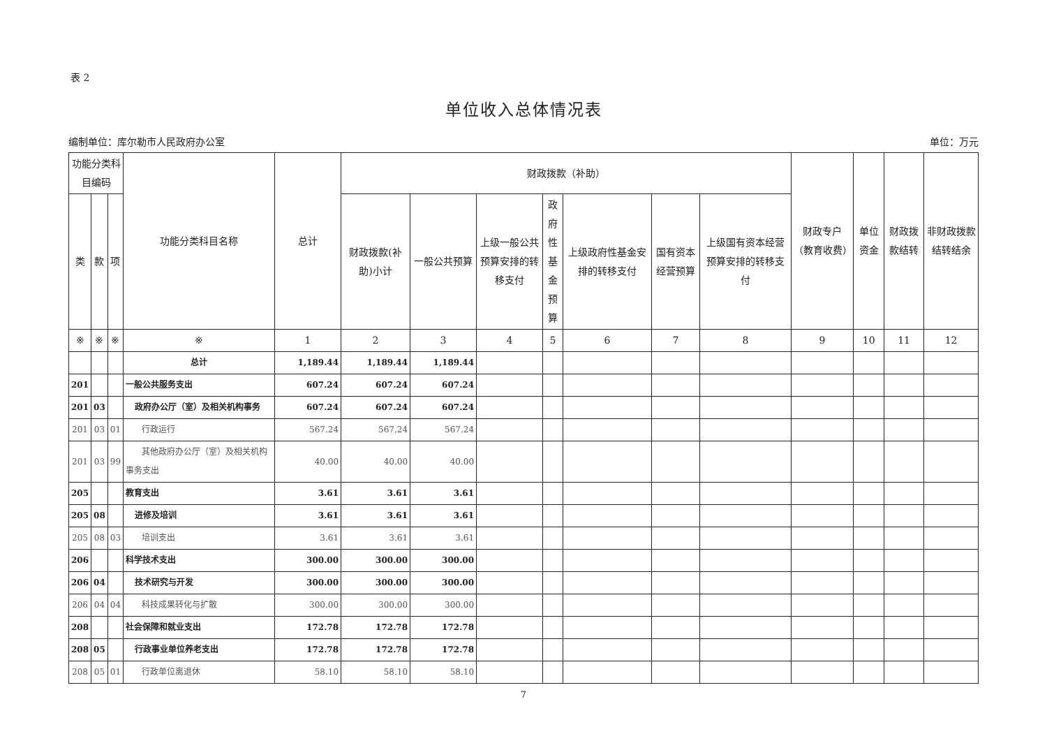表 2
单位收入总体情况表
编制单位：库尔勒市人民政府办公室 单位：万元
| 功能分类科目编码 | | | 功能分类科目名称 | 总计 | 财政拨款（补助） | | | | | | | 财政专户（教育收费） | 单位资金 | 财政拨款结转 | 非财政拨款结转结余 |
| --- | --- | --- | --- | --- | --- | --- | --- | --- | --- | --- | --- | --- | --- | --- | --- |
| 类 | 款 | 项 | | | 财政拨款(补助)小计 | 一般公共预算 | 上级一般公共预算安排的转移支付 | 政府性基金预算 | 上级政府性基金安排的转移支付 | 国有资本经营预算 | 上级国有资本经营预算安排的转移支付 | | | | |
| ※ | ※ | ※ | ※ | 1 | 2 | 3 | 4 | 5 | 6 | 7 | 8 | 9 | 10 | 11 | 12 |
| | | | 总计 | 1,189.44 | 1,189.44 | 1,189.44 | | | | | | | | | |
| 201 | | | 一般公共服务支出 | 607.24 | 607.24 | 607.24 | | | | | | | | | |
| 201 | 03 | | 政府办公厅（室）及相关机构事务 | 607.24 | 607.24 | 607.24 | | | | | | | | | |
| 201 | 03 | 01 | 行政运行 | 567.24 | 567.24 | 567.24 | | | | | | | | | |
| 201 | 03 | 99 | 其他政府办公厅（室）及相关机构事务支出 | 40.00 | 40.00 | 40.00 | | | | | | | | | |
| 205 | | | 教育支出 | 3.61 | 3.61 | 3.61 | | | | | | | | | |
| 205 | 08 | | 进修及培训 | 3.61 | 3.61 | 3.61 | | | | | | | | | |
| 205 | 08 | 03 | 培训支出 | 3.61 | 3.61 | 3.61 | | | | | | | | | |
| 206 | | | 科学技术支出 | 300.00 | 300.00 | 300.00 | | | | | | | | | |
| 206 | 04 | | 技术研究与开发 | 300.00 | 300.00 | 300.00 | | | | | | | | | |
| 206 | 04 | 04 | 科技成果转化与扩散 | 300.00 | 300.00 | 300.00 | | | | | | | | | |
| 208 | | | 社会保障和就业支出 | 172.78 | 172.78 | 172.78 | | | | | | | | | |
| 208 | 05 | | 行政事业单位养老支出 | 172.78 | 172.78 | 172.78 | | | | | | | | | |
| 208 | 05 | 01 | 行政单位离退休 | 58.10 | 58.10 | 58.10 | | | | | | | | | |
7